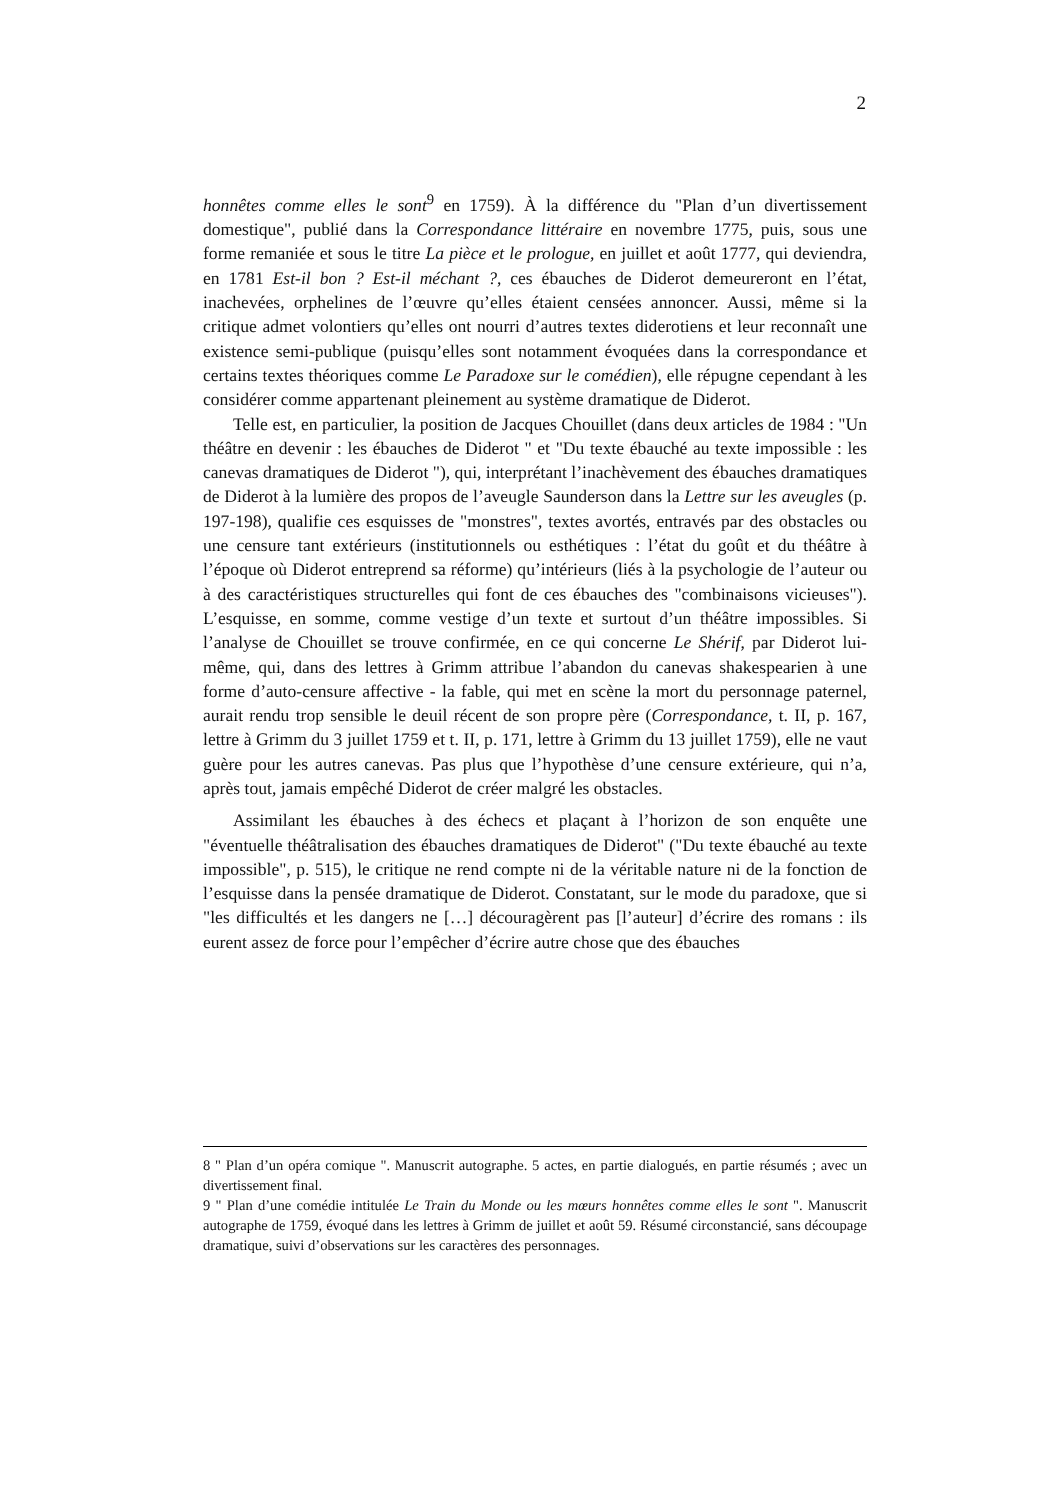2
honnêtes comme elles le sont<sup>9</sup> en 1759). À la différence du "Plan d’un divertissement domestique", publié dans la Correspondance littéraire en novembre 1775, puis, sous une forme remaniée et sous le titre La pièce et le prologue, en juillet et août 1777, qui deviendra, en 1781 Est-il bon ? Est-il méchant ?, ces ébauches de Diderot demeureront en l’état, inachevées, orphelines de l’œuvre qu’elles étaient censées annoncer. Aussi, même si la critique admet volontiers qu’elles ont nourri d’autres textes diderotiens et leur reconnaît une existence semi-publique (puisqu’elles sont notamment évoquées dans la correspondance et certains textes théoriques comme Le Paradoxe sur le comédien), elle répugne cependant à les considérer comme appartenant pleinement au système dramatique de Diderot.
Telle est, en particulier, la position de Jacques Chouillet (dans deux articles de 1984 : "Un théâtre en devenir : les ébauches de Diderot " et "Du texte ébauché au texte impossible : les canevas dramatiques de Diderot "), qui, interprétant l’inachèvement des ébauches dramatiques de Diderot à la lumière des propos de l’aveugle Saunderson dans la Lettre sur les aveugles (p. 197-198), qualifie ces esquisses de "monstres", textes avortés, entravés par des obstacles ou une censure tant extérieurs (institutionnels ou esthétiques : l’état du goût et du théâtre à l’époque où Diderot entreprend sa réforme) qu’intérieurs (liés à la psychologie de l’auteur ou à des caractéristiques structurelles qui font de ces ébauches des "combinaisons vicieuses"). L’esquisse, en somme, comme vestige d’un texte et surtout d’un théâtre impossibles. Si l’analyse de Chouillet se trouve confirmée, en ce qui concerne Le Shérif, par Diderot lui-même, qui, dans des lettres à Grimm attribue l’abandon du canevas shakespearien à une forme d’auto-censure affective - la fable, qui met en scène la mort du personnage paternel, aurait rendu trop sensible le deuil récent de son propre père (Correspondance, t. II, p. 167, lettre à Grimm du 3 juillet 1759 et t. II, p. 171, lettre à Grimm du 13 juillet 1759), elle ne vaut guère pour les autres canevas. Pas plus que l’hypothèse d’une censure extérieure, qui n’a, après tout, jamais empêché Diderot de créer malgré les obstacles.
Assimilant les ébauches à des échecs et plaçant à l’horizon de son enquête une "éventuelle théâtralisation des ébauches dramatiques de Diderot" ("Du texte ébauché au texte impossible", p. 515), le critique ne rend compte ni de la véritable nature ni de la fonction de l’esquisse dans la pensée dramatique de Diderot. Constatant, sur le mode du paradoxe, que si "les difficultés et les dangers ne […] découragèrent pas [l’auteur] d’écrire des romans : ils eurent assez de force pour l’empêcher d’écrire autre chose que des ébauches
8 " Plan d’un opéra comique ". Manuscrit autographe. 5 actes, en partie dialogués, en partie résumés ; avec un divertissement final.
9 " Plan d’une comédie intitulée Le Train du Monde ou les mœurs honnêtes comme elles le sont ". Manuscrit autographe de 1759, évoqué dans les lettres à Grimm de juillet et août 59. Résumé circonstancié, sans découpage dramatique, suivi d’observations sur les caractères des personnages.